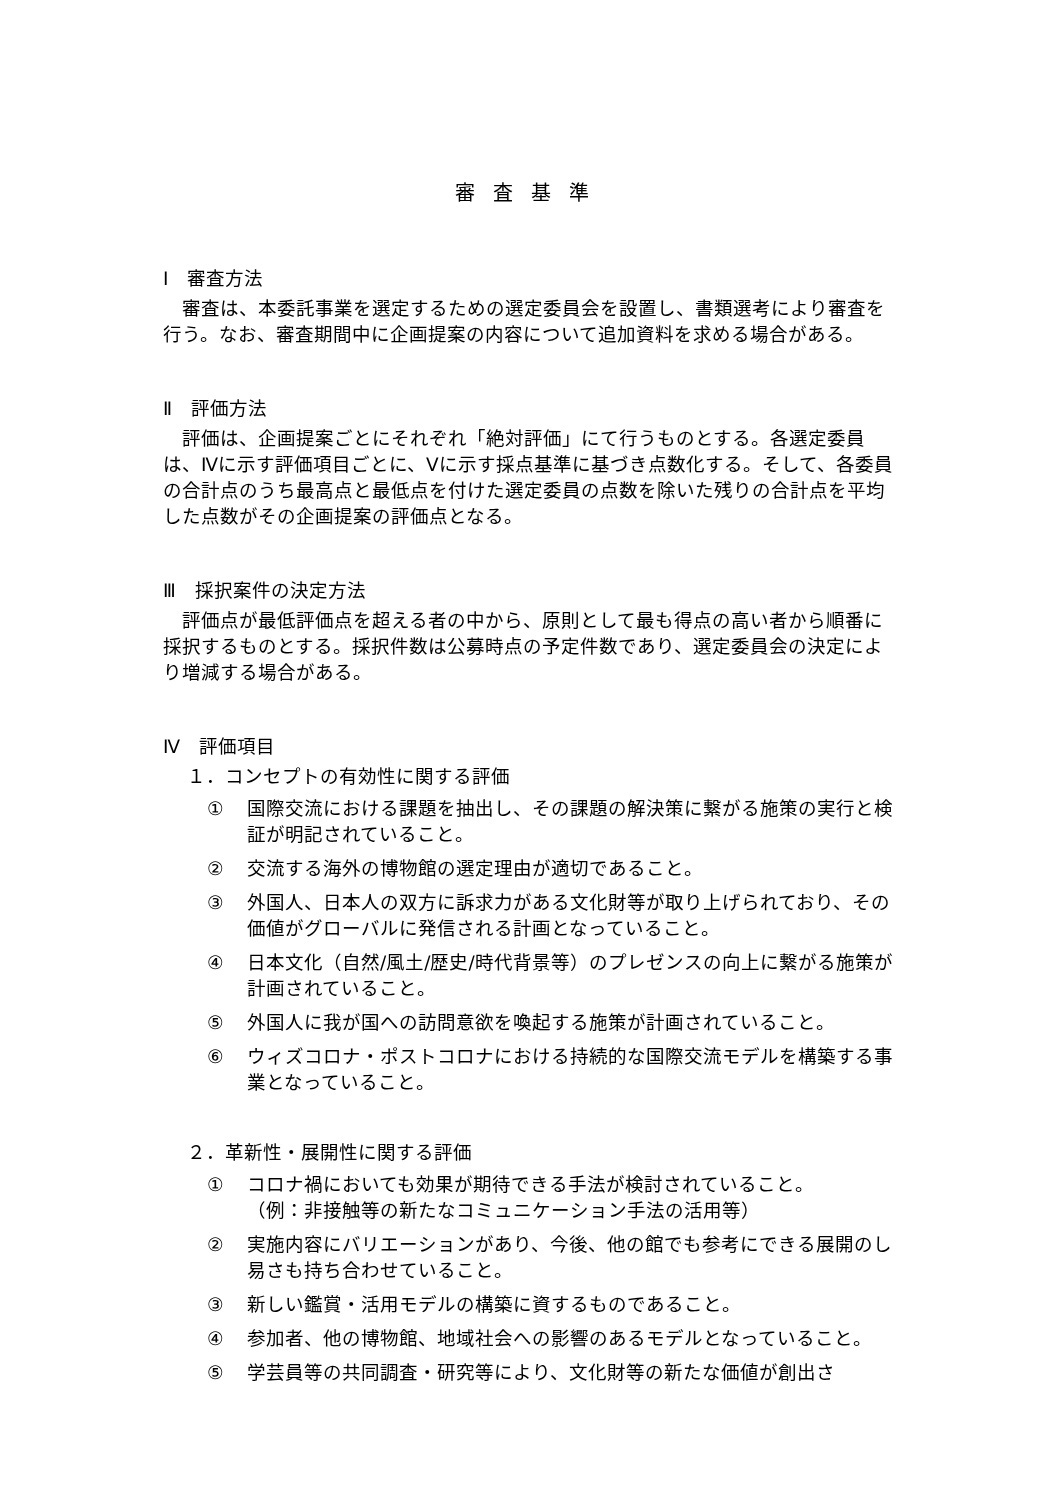審査基準
Ⅰ　審査方法
審査は、本委託事業を選定するための選定委員会を設置し、書類選考により審査を行う。なお、審査期間中に企画提案の内容について追加資料を求める場合がある。
Ⅱ　評価方法
評価は、企画提案ごとにそれぞれ「絶対評価」にて行うものとする。各選定委員は、Ⅳに示す評価項目ごとに、Ⅴに示す採点基準に基づき点数化する。そして、各委員の合計点のうち最高点と最低点を付けた選定委員の点数を除いた残りの合計点を平均した点数がその企画提案の評価点となる。
Ⅲ　採択案件の決定方法
評価点が最低評価点を超える者の中から、原則として最も得点の高い者から順番に採択するものとする。採択件数は公募時点の予定件数であり、選定委員会の決定により増減する場合がある。
Ⅳ　評価項目
１．コンセプトの有効性に関する評価
① 国際交流における課題を抽出し、その課題の解決策に繋がる施策の実行と検証が明記されていること。
② 交流する海外の博物館の選定理由が適切であること。
③ 外国人、日本人の双方に訴求力がある文化財等が取り上げられており、その価値がグローバルに発信される計画となっていること。
④ 日本文化（自然/風土/歴史/時代背景等）のプレゼンスの向上に繋がる施策が計画されていること。
⑤ 外国人に我が国への訪問意欲を喚起する施策が計画されていること。
⑥ ウィズコロナ・ポストコロナにおける持続的な国際交流モデルを構築する事業となっていること。
２．革新性・展開性に関する評価
① コロナ禍においても効果が期待できる手法が検討されていること。
（例：非接触等の新たなコミュニケーション手法の活用等）
② 実施内容にバリエーションがあり、今後、他の館でも参考にできる展開のし易さも持ち合わせていること。
③ 新しい鑑賞・活用モデルの構築に資するものであること。
④ 参加者、他の博物館、地域社会への影響のあるモデルとなっていること。
⑤ 学芸員等の共同調査・研究等により、文化財等の新たな価値が創出さ